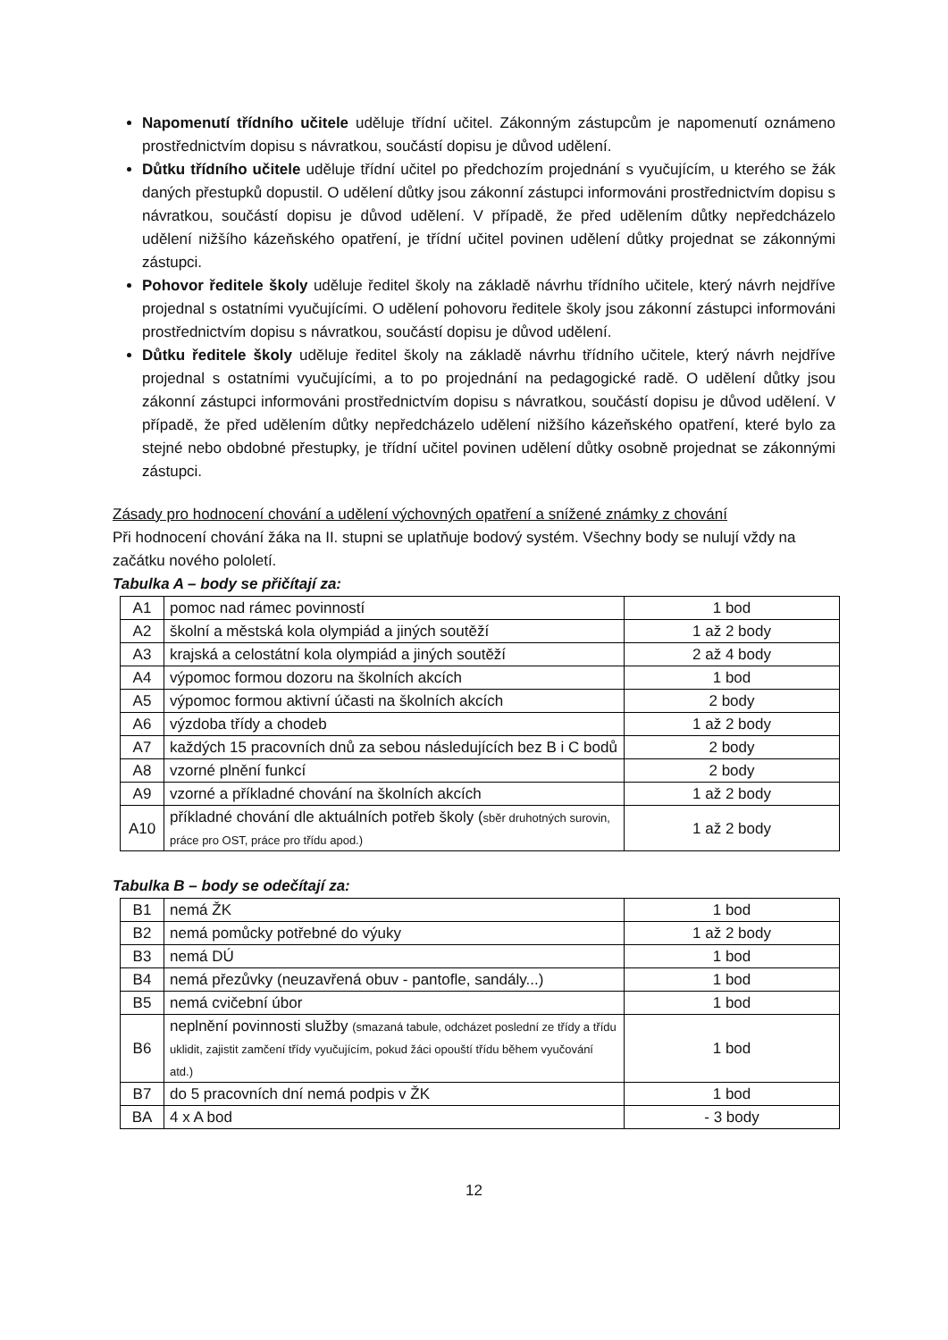Napomenutí třídního učitele uděluje třídní učitel. Zákonným zástupcům je napomenutí oznámeno prostřednictvím dopisu s návratkou, součástí dopisu je důvod udělení.
Důtku třídního učitele uděluje třídní učitel po předchozím projednání s vyučujícím, u kterého se žák daných přestupků dopustil. O udělení důtky jsou zákonní zástupci informováni prostřednictvím dopisu s návratkou, součástí dopisu je důvod udělení. V případě, že před udělením důtky nepředcházelo udělení nižšího kázeňského opatření, je třídní učitel povinen udělení důtky projednat se zákonnými zástupci.
Pohovor ředitele školy uděluje ředitel školy na základě návrhu třídního učitele, který návrh nejdříve projednal s ostatními vyučujícími. O udělení pohovoru ředitele školy jsou zákonní zástupci informováni prostřednictvím dopisu s návratkou, součástí dopisu je důvod udělení.
Důtku ředitele školy uděluje ředitel školy na základě návrhu třídního učitele, který návrh nejdříve projednal s ostatními vyučujícími, a to po projednání na pedagogické radě. O udělení důtky jsou zákonní zástupci informováni prostřednictvím dopisu s návratkou, součástí dopisu je důvod udělení. V případě, že před udělením důtky nepředcházelo udělení nižšího kázeňského opatření, které bylo za stejné nebo obdobné přestupky, je třídní učitel povinen udělení důtky osobně projednat se zákonnými zástupci.
Zásady pro hodnocení chování a udělení výchovných opatření a snížené známky z chování
Při hodnocení chování žáka na II. stupni se uplatňuje bodový systém. Všechny body se nulují vždy na začátku nového pololetí.
Tabulka A – body se přičítají za:
| A1 | pomoc nad rámec povinností | 1 bod |
| A2 | školní a městská kola olympiád a jiných soutěží | 1 až 2 body |
| A3 | krajská a celostátní kola olympiád a jiných soutěží | 2 až 4 body |
| A4 | výpomoc formou dozoru na školních akcích | 1 bod |
| A5 | výpomoc formou aktivní účasti na školních akcích | 2 body |
| A6 | výzdoba třídy a chodeb | 1 až 2 body |
| A7 | každých 15 pracovních dnů za sebou následujících bez B i C bodů | 2 body |
| A8 | vzorné plnění funkcí | 2 body |
| A9 | vzorné a příkladné chování na školních akcích | 1 až 2 body |
| A10 | příkladné chování dle aktuálních potřeb školy ( sběr druhotných surovin, práce pro OST, práce pro třídu apod.) | 1 až 2 body |
Tabulka B – body se odečítají za:
| B1 | nemá ŽK | 1 bod |
| B2 | nemá pomůcky potřebné do výuky | 1 až 2 body |
| B3 | nemá DÚ | 1 bod |
| B4 | nemá přezůvky (neuzavřená obuv - pantofle, sandály...) | 1 bod |
| B5 | nemá cvičební úbor | 1 bod |
| B6 | neplnění povinnosti služby (smazaná tabule, odcházet poslední ze třídy a třídu uklidit, zajistit zamčení třídy vyučujícím, pokud žáci opouští třídu během vyučování atd.) | 1 bod |
| B7 | do 5 pracovních dní nemá podpis v ŽK | 1 bod |
| BA | 4 x A bod | - 3 body |
12